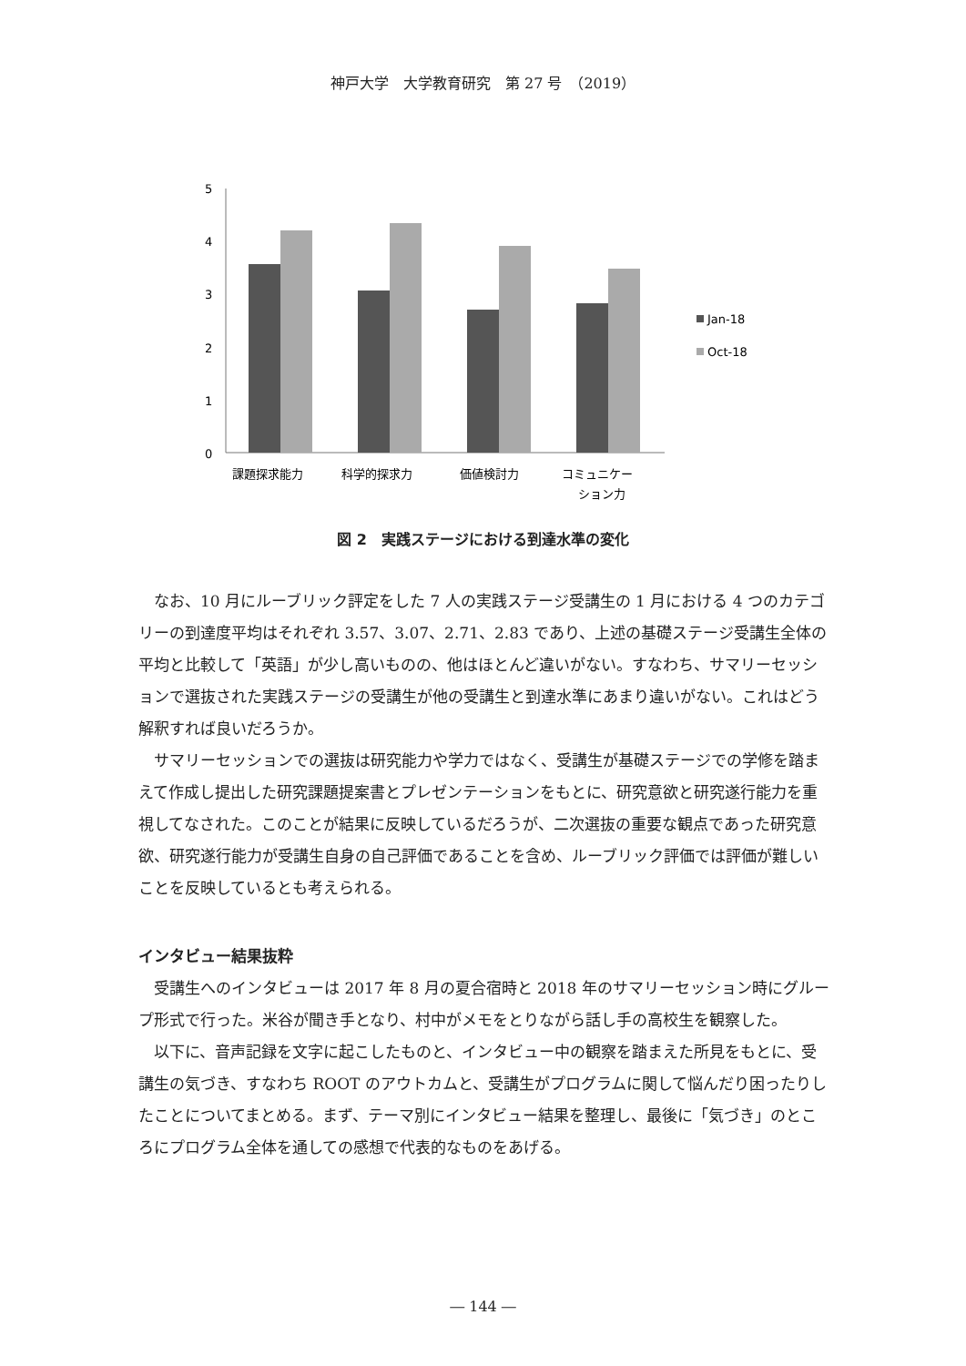神戸大学　大学教育研究　第 27 号　（2019）
5
4
3
2
1
0
課題探求能力
科学的探求力
価値検討力
コミュニケー
ション力
Jan-18
Oct-18
図 2　実践ステージにおける到達水準の変化
なお、10 月にルーブリック評定をした 7 人の実践ステージ受講生の 1 月における 4 つのカテゴリーの到達度平均はそれぞれ 3.57、3.07、2.71、2.83 であり、上述の基礎ステージ受講生全体の平均と比較して「英語」が少し高いものの、他はほとんど違いがない。すなわち、サマリーセッションで選抜された実践ステージの受講生が他の受講生と到達水準にあまり違いがない。これはどう解釈すれば良いだろうか。
サマリーセッションでの選抜は研究能力や学力ではなく、受講生が基礎ステージでの学修を踏まえて作成し提出した研究課題提案書とプレゼンテーションをもとに、研究意欲と研究遂行能力を重視してなされた。このことが結果に反映しているだろうが、二次選抜の重要な観点であった研究意欲、研究遂行能力が受講生自身の自己評価であることを含め、ルーブリック評価では評価が難しいことを反映しているとも考えられる。
インタビュー結果抜粋
受講生へのインタビューは 2017 年 8 月の夏合宿時と 2018 年のサマリーセッション時にグループ形式で行った。米谷が聞き手となり、村中がメモをとりながら話し手の高校生を観察した。
以下に、音声記録を文字に起こしたものと、インタビュー中の観察を踏まえた所見をもとに、受講生の気づき、すなわち ROOT のアウトカムと、受講生がプログラムに関して悩んだり困ったりしたことについてまとめる。まず、テーマ別にインタビュー結果を整理し、最後に「気づき」のところにプログラム全体を通しての感想で代表的なものをあげる。
― 144 ―